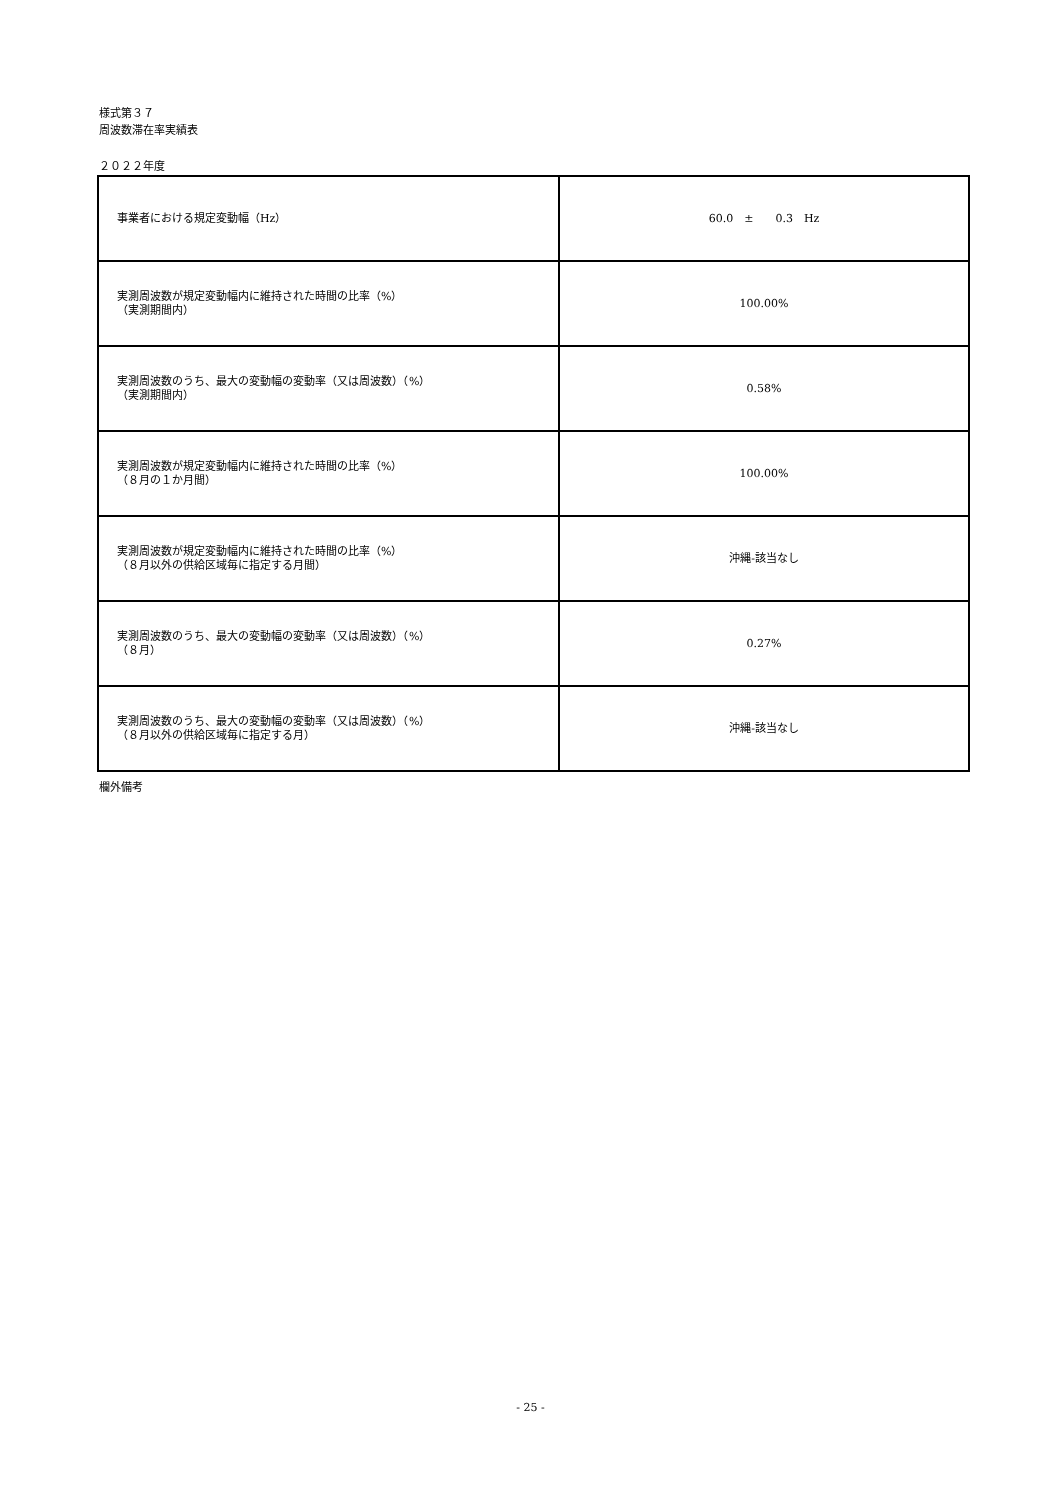様式第３７
周波数滞在率実績表
２０２２年度
| 事業者における規定変動幅（Hz） | 60.0 ± 0.3 Hz |
| 実測周波数が規定変動幅内に維持された時間の比率（%） （実測期間内） | 100.00% |
| 実測周波数のうち、最大の変動幅の変動率（又は周波数）（%） （実測期間内） | 0.58% |
| 実測周波数が規定変動幅内に維持された時間の比率（%） （８月の１か月間） | 100.00% |
| 実測周波数が規定変動幅内に維持された時間の比率（%） （８月以外の供給区域毎に指定する月間） | 沖縄-該当なし |
| 実測周波数のうち、最大の変動幅の変動率（又は周波数）（%） （８月） | 0.27% |
| 実測周波数のうち、最大の変動幅の変動率（又は周波数）（%） （８月以外の供給区域毎に指定する月） | 沖縄-該当なし |
欄外備考
- 25 -